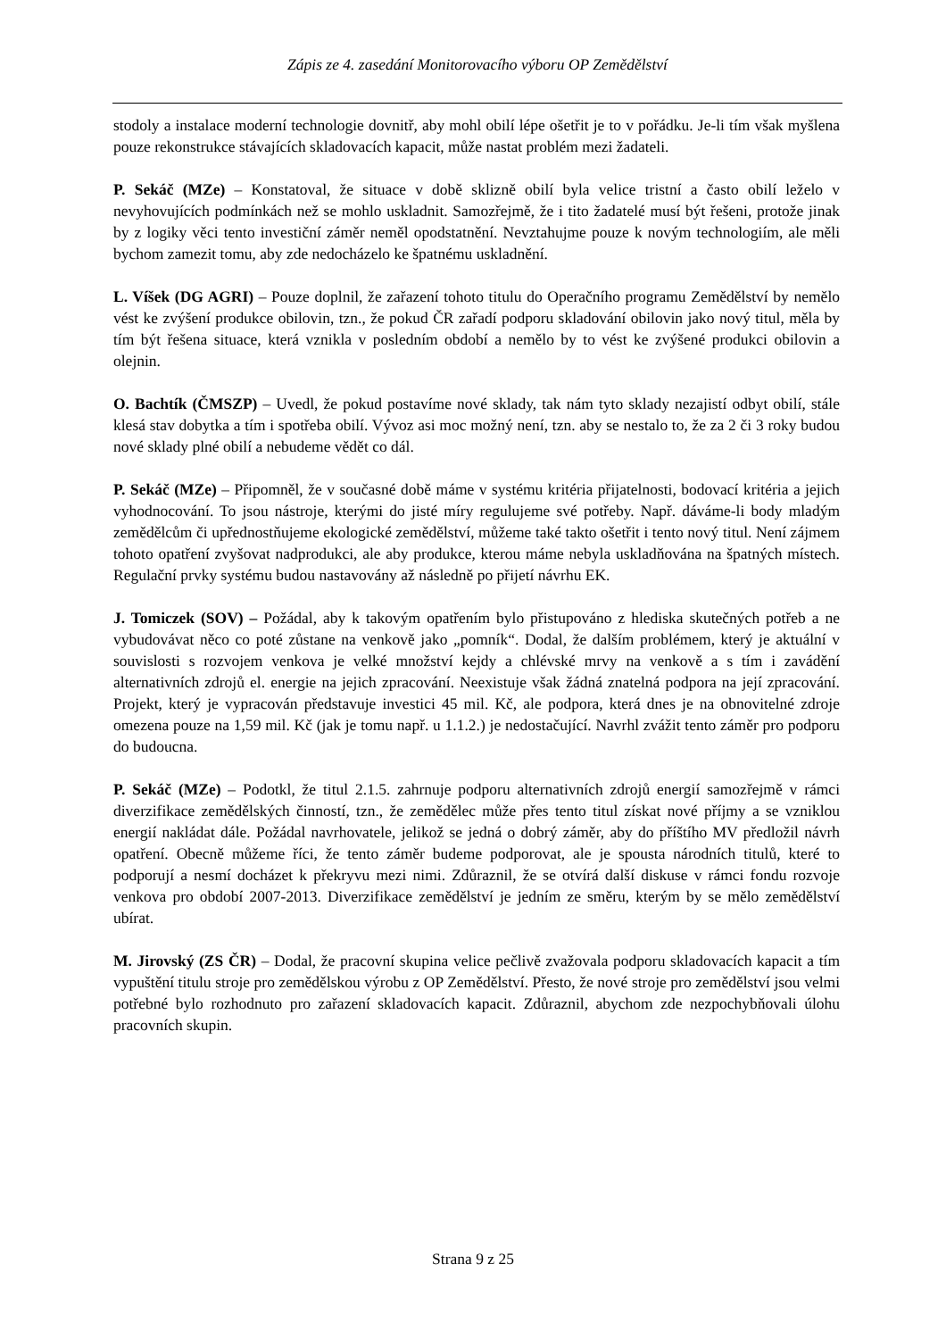Zápis ze 4. zasedání Monitorovacího výboru OP Zemědělství
stodoly a instalace moderní technologie dovnitř, aby mohl obilí lépe ošetřit je to v pořádku. Je-li tím však myšlena pouze rekonstrukce stávajících skladovacích kapacit, může nastat problém mezi žadateli.
P. Sekáč (MZe) – Konstatoval, že situace v době sklizně obilí byla velice tristní a často obilí leželo v nevyhovujících podmínkách než se mohlo uskladnit. Samozřejmě, že i tito žadatelé musí být řešeni, protože jinak by z logiky věci tento investiční záměr neměl opodstatnění. Nevztahujme pouze k novým technologiím, ale měli bychom zamezit tomu, aby zde nedocházelo ke špatnému uskladnění.
L. Víšek (DG AGRI) – Pouze doplnil, že zařazení tohoto titulu do Operačního programu Zemědělství by nemělo vést ke zvýšení produkce obilovin, tzn., že pokud ČR zařadí podporu skladování obilovin jako nový titul, měla by tím být řešena situace, která vznikla v posledním období a nemělo by to vést ke zvýšené produkci obilovin a olejnin.
O. Bachtík (ČMSZP) – Uvedl, že pokud postavíme nové sklady, tak nám tyto sklady nezajistí odbyt obilí, stále klesá stav dobytka a tím i spotřeba obilí. Vývoz asi moc možný není, tzn. aby se nestalo to, že za 2 či 3 roky budou nové sklady plné obilí a nebudeme vědět co dál.
P. Sekáč (MZe) – Připomněl, že v současné době máme v systému kritéria přijatelnosti, bodovací kritéria a jejich vyhodnocování. To jsou nástroje, kterými do jisté míry regulujeme své potřeby. Např. dáváme-li body mladým zemědělcům či upřednostňujeme ekologické zemědělství, můžeme také takto ošetřit i tento nový titul. Není zájmem tohoto opatření zvyšovat nadprodukci, ale aby produkce, kterou máme nebyla uskladňována na špatných místech. Regulační prvky systému budou nastavovány až následně po přijetí návrhu EK.
J. Tomiczek (SOV) – Požádal, aby k takovým opatřením bylo přistupováno z hlediska skutečných potřeb a ne vybudovávat něco co poté zůstane na venkově jako „pomník“. Dodal, že dalším problémem, který je aktuální v souvislosti s rozvojem venkova je velké množství kejdy a chlévské mrvy na venkově a s tím i zavádění alternativních zdrojů el. energie na jejich zpracování. Neexistuje však žádná znatelná podpora na její zpracování. Projekt, který je vypracován představuje investici 45 mil. Kč, ale podpora, která dnes je na obnovitelné zdroje omezena pouze na 1,59 mil. Kč (jak je tomu např. u 1.1.2.) je nedostačující. Navrhl zvážit tento záměr pro podporu do budoucna.
P. Sekáč (MZe) – Podotkl, že titul 2.1.5. zahrnuje podporu alternativních zdrojů energií samozřejmě v rámci diverzifikace zemědělských činností, tzn., že zemědělec může přes tento titul získat nové příjmy a se vzniklou energií nakládat dále. Požádal navrhovatele, jelikož se jedná o dobrý záměr, aby do příštího MV předložil návrh opatření. Obecně můžeme říci, že tento záměr budeme podporovat, ale je spousta národních titulů, které to podporují a nesmí docházet k překryvu mezi nimi. Zdůraznil, že se otvírá další diskuse v rámci fondu rozvoje venkova pro období 2007-2013. Diverzifikace zemědělství je jedním ze směru, kterým by se mělo zemědělství ubírat.
M. Jirovský (ZS ČR) – Dodal, že pracovní skupina velice pečlivě zvažovala podporu skladovacích kapacit a tím vypuštění titulu stroje pro zemědělskou výrobu z OP Zemědělství. Přesto, že nové stroje pro zemědělství jsou velmi potřebné bylo rozhodnuto pro zařazení skladovacích kapacit. Zdůraznil, abychom zde nezpochybňovali úlohu pracovních skupin.
Strana 9 z 25